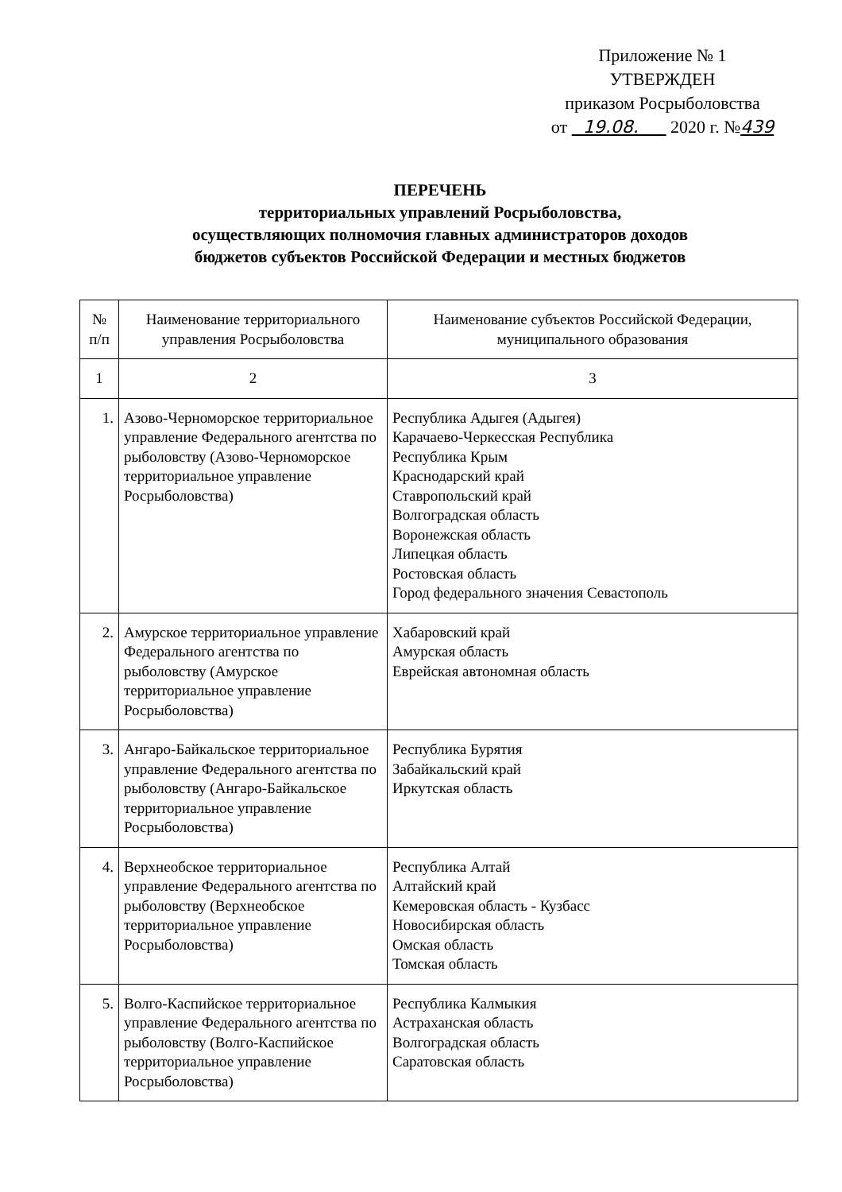Приложение № 1
УТВЕРЖДЕН
приказом Росрыболовства
от 19.08. 2020 г. №439
ПЕРЕЧЕНЬ
территориальных управлений Росрыболовства,
осуществляющих полномочия главных администраторов доходов
бюджетов субъектов Российской Федерации и местных бюджетов
| № п/п | Наименование территориального управления Росрыболовства | Наименование субъектов Российской Федерации, муниципального образования |
| --- | --- | --- |
| 1 | 2 | 3 |
| 1. | Азово-Черноморское территориальное управление Федерального агентства по рыболовству (Азово-Черноморское территориальное управление Росрыболовства) | Республика Адыгея (Адыгея) Карачаево-Черкесская Республика Республика Крым Краснодарский край Ставропольский край Волгоградская область Воронежская область Липецкая область Ростовская область Город федерального значения Севастополь |
| 2. | Амурское территориальное управление Федерального агентства по рыболовству (Амурское территориальное управление Росрыболовства) | Хабаровский край Амурская область Еврейская автономная область |
| 3. | Ангаро-Байкальское территориальное управление Федерального агентства по рыболовству (Ангаро-Байкальское территориальное управление Росрыболовства) | Республика Бурятия Забайкальский край Иркутская область |
| 4. | Верхнеобское территориальное управление Федерального агентства по рыболовству (Верхнеобское территориальное управление Росрыболовства) | Республика Алтай Алтайский край Кемеровская область - Кузбасс Новосибирская область Омская область Томская область |
| 5. | Волго-Каспийское территориальное управление Федерального агентства по рыболовству (Волго-Каспийское территориальное управление Росрыболовства) | Республика Калмыкия Астраханская область Волгоградская область Саратовская область |